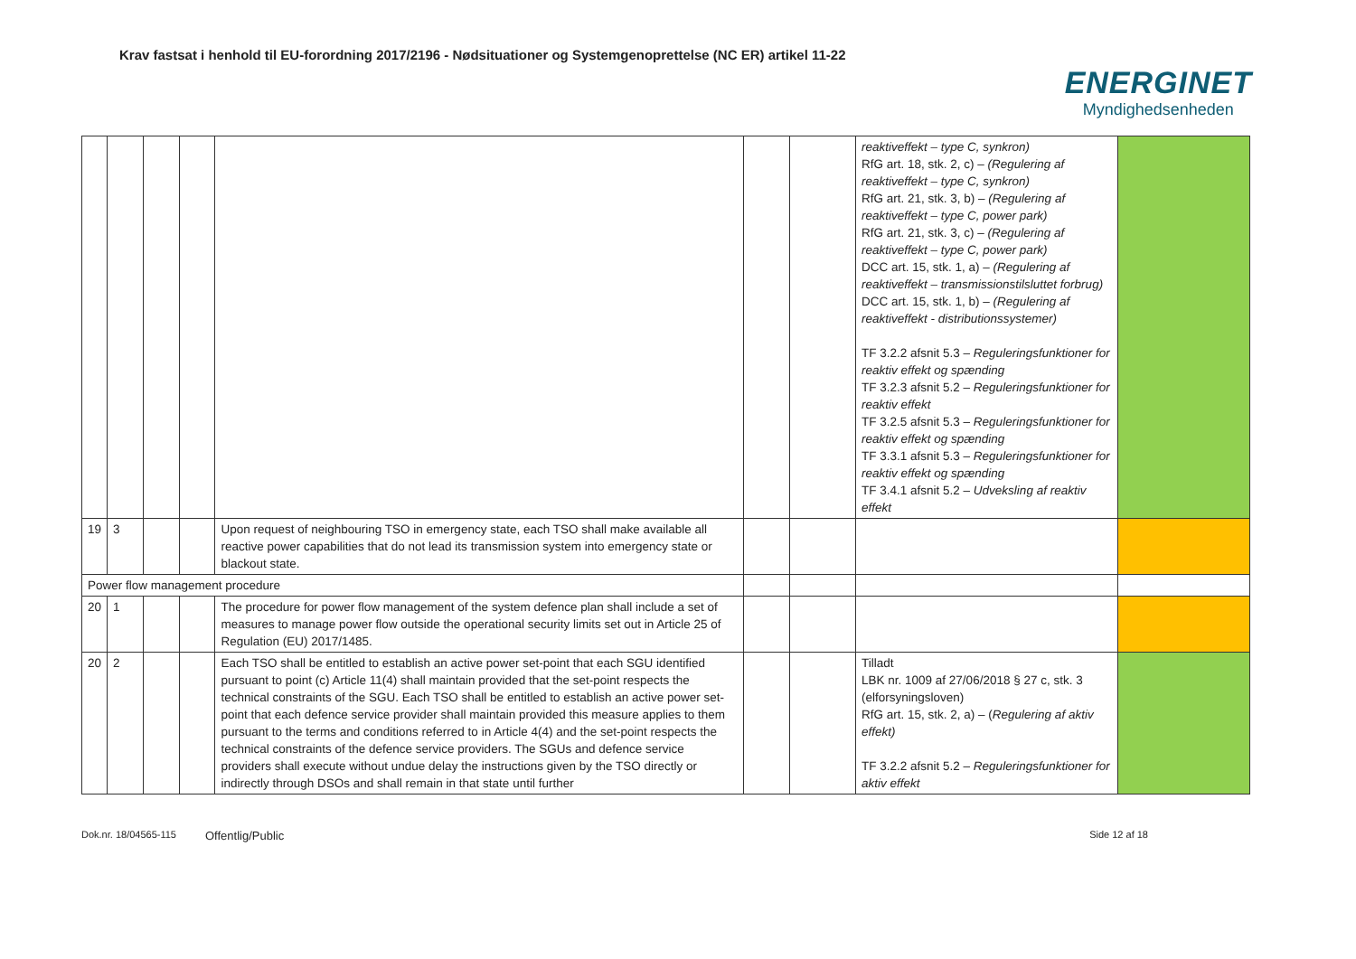Krav fastsat i henhold til EU-forordning 2017/2196 - Nødsituationer og Systemgenoprettelse (NC ER) artikel 11-22
ENERGINET
Myndighedsenheden
| | | | | | | | reaktiveffekt – type C, synkron) RfG art. 18, stk. 2, c) – (Regulering af reaktiveffekt – type C, synkron) RfG art. 21, stk. 3, b) – (Regulering af reaktiveffekt – type C, power park) RfG art. 21, stk. 3, c) – (Regulering af reaktiveffekt – type C, power park) DCC art. 15, stk. 1, a) – (Regulering af reaktiveffekt – transmissionstilsluttet forbrug) DCC art. 15, stk. 1, b) – (Regulering af reaktiveffekt - distributionssystemer) TF 3.2.2 afsnit 5.3 – Reguleringsfunktioner for reaktiv effekt og spænding TF 3.2.3 afsnit 5.2 – Reguleringsfunktioner for reaktiv effekt TF 3.2.5 afsnit 5.3 – Reguleringsfunktioner for reaktiv effekt og spænding TF 3.3.1 afsnit 5.3 – Reguleringsfunktioner for reaktiv effekt og spænding TF 3.4.1 afsnit 5.2 – Udveksling af reaktiv effekt | |
| 19 | 3 | | | Upon request of neighbouring TSO in emergency state, each TSO shall make available all reactive power capabilities that do not lead its transmission system into emergency state or blackout state. | | | | |
| Power flow management procedure | | | | | | | | |
| 20 | 1 | | | The procedure for power flow management of the system defence plan shall include a set of measures to manage power flow outside the operational security limits set out in Article 25 of Regulation (EU) 2017/1485. | | | | |
| 20 | 2 | | | Each TSO shall be entitled to establish an active power set-point that each SGU identified pursuant to point (c) Article 11(4) shall maintain provided that the set-point respects the technical constraints of the SGU. Each TSO shall be entitled to establish an active power set-point that each defence service provider shall maintain provided this measure applies to them pursuant to the terms and conditions referred to in Article 4(4) and the set-point respects the technical constraints of the defence service providers. The SGUs and defence service providers shall execute without undue delay the instructions given by the TSO directly or indirectly through DSOs and shall remain in that state until further | | | Tilladt LBK nr. 1009 af 27/06/2018 § 27 c, stk. 3 (elforsyningsloven) RfG art. 15, stk. 2, a) – ( Regulering af aktiv effekt) TF 3.2.2 afsnit 5.2 – Reguleringsfunktioner for aktiv effekt | |
Dok.nr. 18/04565-115 Offentlig/Public Side 12 af 18